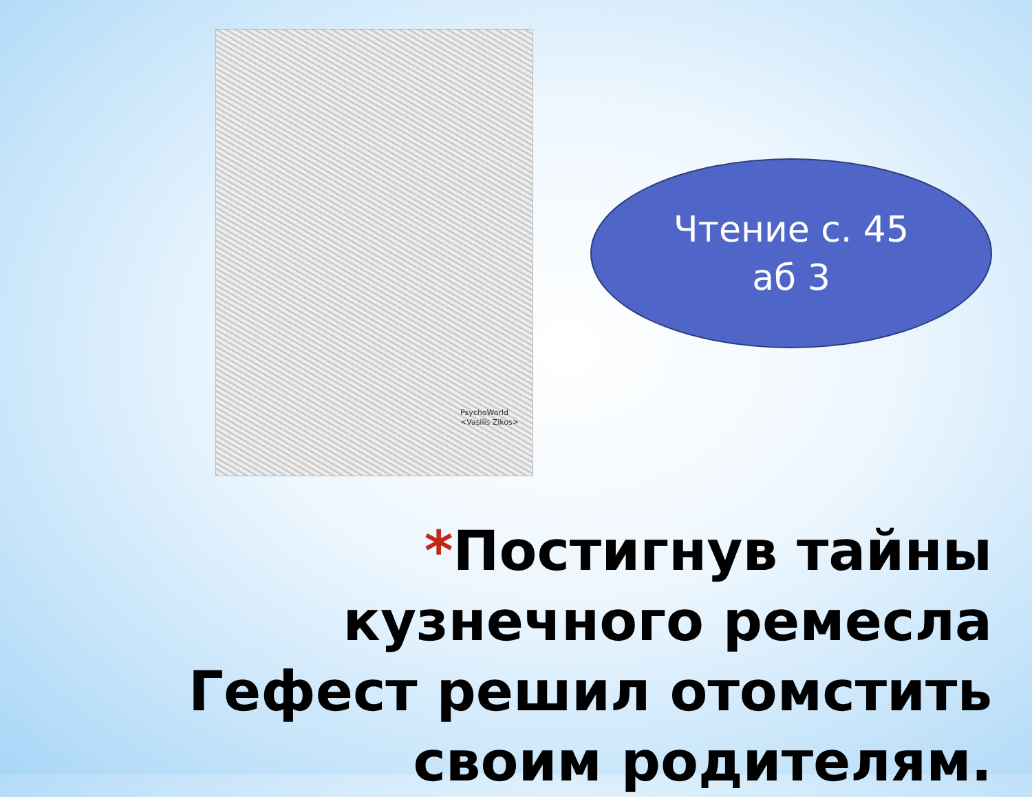PsychoWorld
<Vasilis Zikos>
Чтение с. 45
аб 3
*Постигнув тайны кузнечного ремесла Гефест решил отомстить своим родителям.